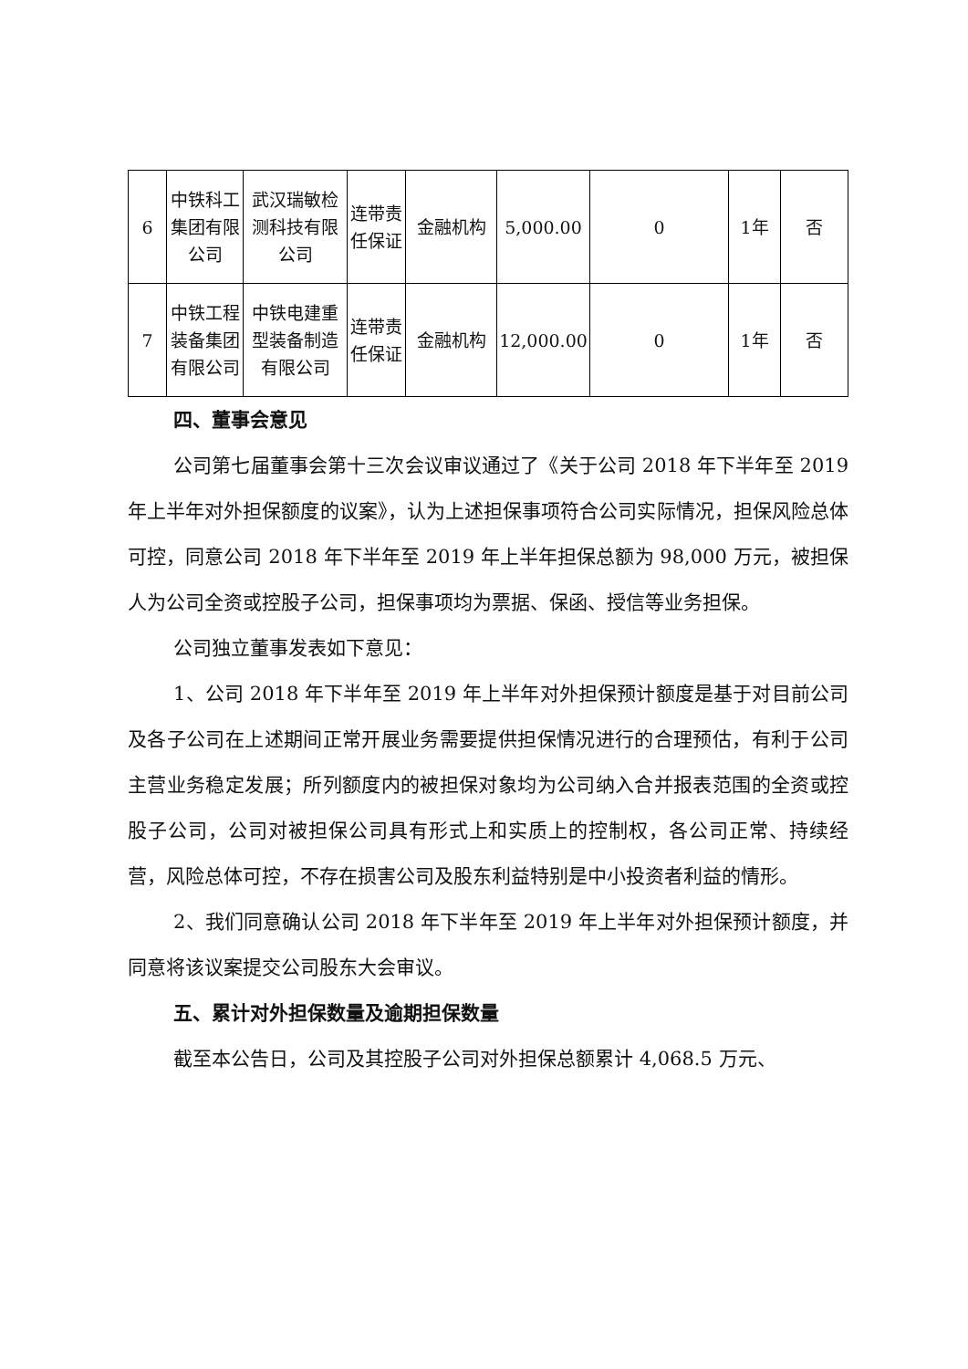| 6 | 中铁科工集团有限公司 | 武汉瑞敏检测科技有限公司 | 连带责任保证 | 金融机构 | 5,000.00 | 0 | 1年 | 否 |
| 7 | 中铁工程装备集团有限公司 | 中铁电建重型装备制造有限公司 | 连带责任保证 | 金融机构 | 12,000.00 | 0 | 1年 | 否 |
四、董事会意见
公司第七届董事会第十三次会议审议通过了《关于公司 2018 年下半年至 2019 年上半年对外担保额度的议案》，认为上述担保事项符合公司实际情况，担保风险总体可控，同意公司 2018 年下半年至 2019 年上半年担保总额为 98,000 万元，被担保人为公司全资或控股子公司，担保事项均为票据、保函、授信等业务担保。
公司独立董事发表如下意见：
1、公司 2018 年下半年至 2019 年上半年对外担保预计额度是基于对目前公司及各子公司在上述期间正常开展业务需要提供担保情况进行的合理预估，有利于公司主营业务稳定发展；所列额度内的被担保对象均为公司纳入合并报表范围的全资或控股子公司，公司对被担保公司具有形式上和实质上的控制权，各公司正常、持续经营，风险总体可控，不存在损害公司及股东利益特别是中小投资者利益的情形。
2、我们同意确认公司 2018 年下半年至 2019 年上半年对外担保预计额度，并同意将该议案提交公司股东大会审议。
五、累计对外担保数量及逾期担保数量
截至本公告日，公司及其控股子公司对外担保总额累计 4,068.5 万元、